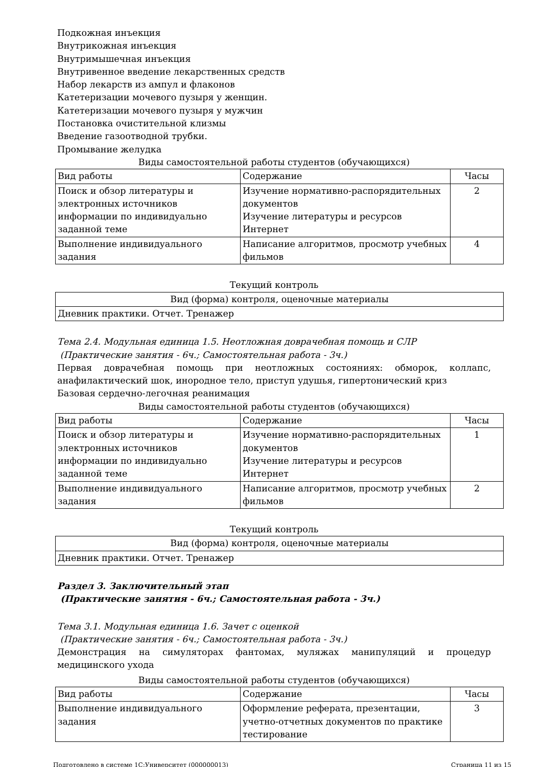Подкожная инъекция
Внутрикожная инъекция
Внутримышечная инъекция
Внутривенное введение лекарственных средств
Набор лекарств из ампул и флаконов
Катетеризации мочевого пузыря у женщин.
Катетеризации мочевого пузыря у мужчин
Постановка очистительной клизмы
Введение газоотводной трубки.
Промывание желудка
Виды самостоятельной работы студентов (обучающихся)
| Вид работы | Содержание | Часы |
| --- | --- | --- |
| Поиск и обзор литературы и электронных источников информации по индивидуально заданной теме | Изучение нормативно-распорядительных документов Изучение литературы и ресурсов Интернет | 2 |
| Выполнение индивидуального задания | Написание алгоритмов, просмотр учебных фильмов | 4 |
Текущий контроль
| Вид (форма) контроля, оценочные материалы |
| --- |
| Дневник практики. Отчет. Тренажер |
Тема 2.4. Модульная единица 1.5. Неотложная доврачебная помощь и СЛР
(Практические занятия - 6ч.; Самостоятельная работа - 3ч.)
Первая доврачебная помощь при неотложных состояниях: обморок, коллапс, анафилактический шок, инородное тело, приступ удушья, гипертонический криз
Базовая сердечно-легочная реанимация
Виды самостоятельной работы студентов (обучающихся)
| Вид работы | Содержание | Часы |
| --- | --- | --- |
| Поиск и обзор литературы и электронных источников информации по индивидуально заданной теме | Изучение нормативно-распорядительных документов Изучение литературы и ресурсов Интернет | 1 |
| Выполнение индивидуального задания | Написание алгоритмов, просмотр учебных фильмов | 2 |
Текущий контроль
| Вид (форма) контроля, оценочные материалы |
| --- |
| Дневник практики. Отчет. Тренажер |
Раздел 3. Заключительный этап
(Практические занятия - 6ч.; Самостоятельная работа - 3ч.)
Тема 3.1. Модульная единица 1.6. Зачет с оценкой
(Практические занятия - 6ч.; Самостоятельная работа - 3ч.)
Демонстрация на симуляторах фантомах, муляжах манипуляций и процедур медицинского ухода
Виды самостоятельной работы студентов (обучающихся)
| Вид работы | Содержание | Часы |
| --- | --- | --- |
| Выполнение индивидуального задания | Оформление реферата, презентации, учетно-отчетных документов по практике тестирование | 3 |
Подготовлено в системе 1С:Университет (000000013) Страница 11 из 15